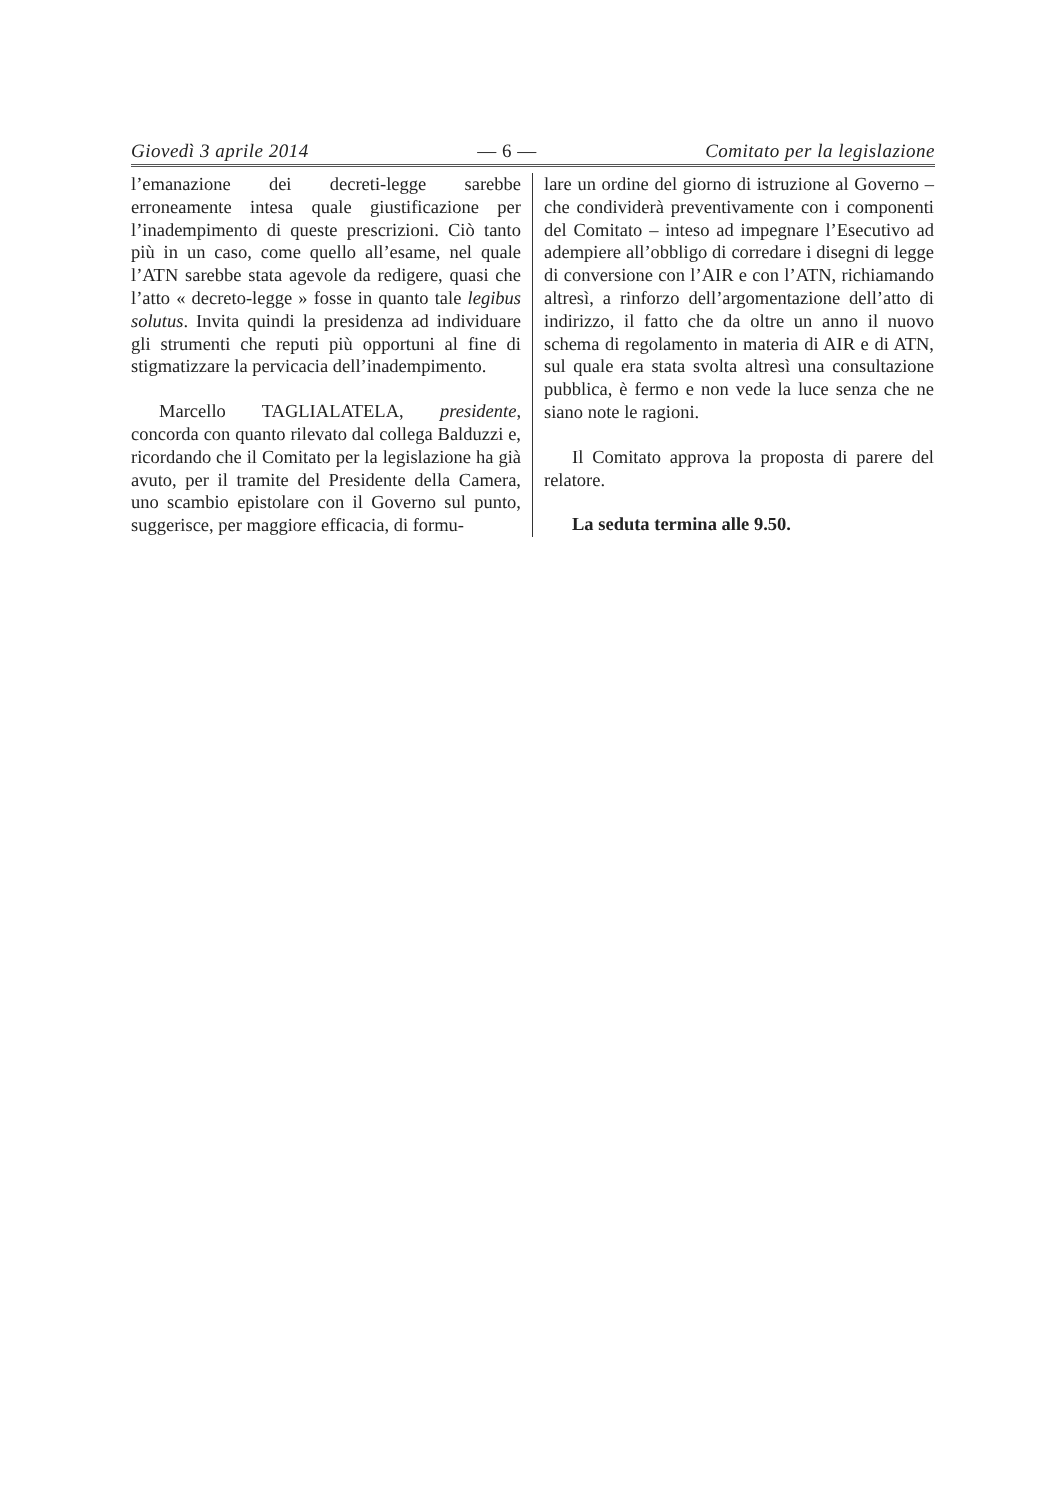Giovedì 3 aprile 2014 — 6 — Comitato per la legislazione
l’emanazione dei decreti-legge sarebbe erroneamente intesa quale giustificazione per l’inadempimento di queste prescrizioni. Ciò tanto più in un caso, come quello all’esame, nel quale l’ATN sarebbe stata agevole da redigere, quasi che l’atto « decreto-legge » fosse in quanto tale legibus solutus. Invita quindi la presidenza ad individuare gli strumenti che reputi più opportuni al fine di stigmatizzare la pervicacia dell’inadempimento.
Marcello TAGLIALATELA, presidente, concorda con quanto rilevato dal collega Balduzzi e, ricordando che il Comitato per la legislazione ha già avuto, per il tramite del Presidente della Camera, uno scambio epistolare con il Governo sul punto, suggerisce, per maggiore efficacia, di formu-
lare un ordine del giorno di istruzione al Governo – che condividerà preventivamente con i componenti del Comitato – inteso ad impegnare l’Esecutivo ad adempiere all’obbligo di corredare i disegni di legge di conversione con l’AIR e con l’ATN, richiamando altresì, a rinforzo dell’argomentazione dell’atto di indirizzo, il fatto che da oltre un anno il nuovo schema di regolamento in materia di AIR e di ATN, sul quale era stata svolta altresì una consultazione pubblica, è fermo e non vede la luce senza che ne siano note le ragioni.
Il Comitato approva la proposta di parere del relatore.
La seduta termina alle 9.50.